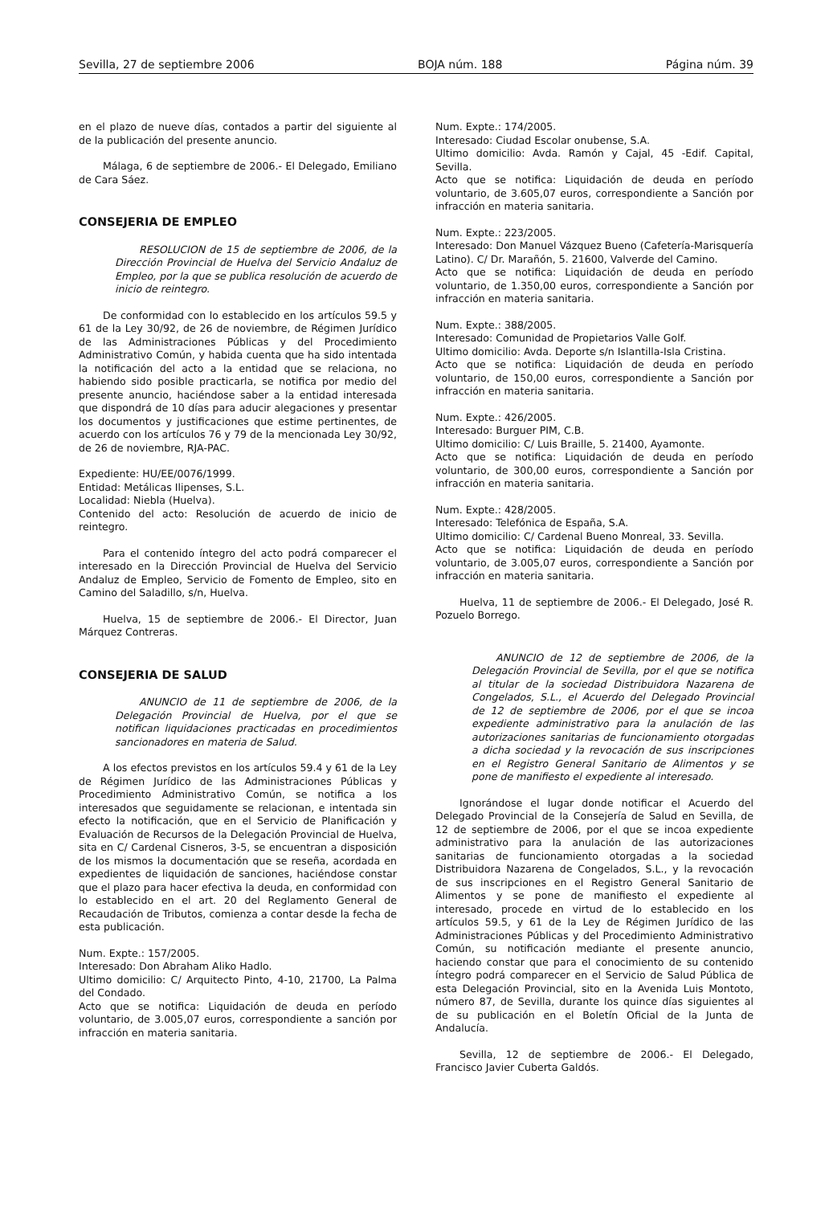Sevilla, 27 de septiembre 2006 BOJA núm. 188 Página núm. 39
en el plazo de nueve días, contados a partir del siguiente al de la publicación del presente anuncio.
Málaga, 6 de septiembre de 2006.- El Delegado, Emiliano de Cara Sáez.
CONSEJERIA DE EMPLEO
RESOLUCION de 15 de septiembre de 2006, de la Dirección Provincial de Huelva del Servicio Andaluz de Empleo, por la que se publica resolución de acuerdo de inicio de reintegro.
De conformidad con lo establecido en los artículos 59.5 y 61 de la Ley 30/92, de 26 de noviembre, de Régimen Jurídico de las Administraciones Públicas y del Procedimiento Administrativo Común, y habida cuenta que ha sido intentada la notificación del acto a la entidad que se relaciona, no habiendo sido posible practicarla, se notifica por medio del presente anuncio, haciéndose saber a la entidad interesada que dispondrá de 10 días para aducir alegaciones y presentar los documentos y justificaciones que estime pertinentes, de acuerdo con los artículos 76 y 79 de la mencionada Ley 30/92, de 26 de noviembre, RJA-PAC.
Expediente: HU/EE/0076/1999.
Entidad: Metálicas Ilipenses, S.L.
Localidad: Niebla (Huelva).
Contenido del acto: Resolución de acuerdo de inicio de reintegro.
Para el contenido íntegro del acto podrá comparecer el interesado en la Dirección Provincial de Huelva del Servicio Andaluz de Empleo, Servicio de Fomento de Empleo, sito en Camino del Saladillo, s/n, Huelva.
Huelva, 15 de septiembre de 2006.- El Director, Juan Márquez Contreras.
CONSEJERIA DE SALUD
ANUNCIO de 11 de septiembre de 2006, de la Delegación Provincial de Huelva, por el que se notifican liquidaciones practicadas en procedimientos sancionadores en materia de Salud.
A los efectos previstos en los artículos 59.4 y 61 de la Ley de Régimen Jurídico de las Administraciones Públicas y Procedimiento Administrativo Común, se notifica a los interesados que seguidamente se relacionan, e intentada sin efecto la notificación, que en el Servicio de Planificación y Evaluación de Recursos de la Delegación Provincial de Huelva, sita en C/ Cardenal Cisneros, 3-5, se encuentran a disposición de los mismos la documentación que se reseña, acordada en expedientes de liquidación de sanciones, haciéndose constar que el plazo para hacer efectiva la deuda, en conformidad con lo establecido en el art. 20 del Reglamento General de Recaudación de Tributos, comienza a contar desde la fecha de esta publicación.
Num. Expte.: 157/2005.
Interesado: Don Abraham Aliko Hadlo.
Ultimo domicilio: C/ Arquitecto Pinto, 4-10, 21700, La Palma del Condado.
Acto que se notifica: Liquidación de deuda en período voluntario, de 3.005,07 euros, correspondiente a sanción por infracción en materia sanitaria.
Num. Expte.: 174/2005.
Interesado: Ciudad Escolar onubense, S.A.
Ultimo domicilio: Avda. Ramón y Cajal, 45 -Edif. Capital, Sevilla.
Acto que se notifica: Liquidación de deuda en período voluntario, de 3.605,07 euros, correspondiente a Sanción por infracción en materia sanitaria.
Num. Expte.: 223/2005.
Interesado: Don Manuel Vázquez Bueno (Cafetería-Marisquería Latino). C/ Dr. Marañón, 5. 21600, Valverde del Camino.
Acto que se notifica: Liquidación de deuda en período voluntario, de 1.350,00 euros, correspondiente a Sanción por infracción en materia sanitaria.
Num. Expte.: 388/2005.
Interesado: Comunidad de Propietarios Valle Golf.
Ultimo domicilio: Avda. Deporte s/n Islantilla-Isla Cristina.
Acto que se notifica: Liquidación de deuda en período voluntario, de 150,00 euros, correspondiente a Sanción por infracción en materia sanitaria.
Num. Expte.: 426/2005.
Interesado: Burguer PIM, C.B.
Ultimo domicilio: C/ Luis Braille, 5. 21400, Ayamonte.
Acto que se notifica: Liquidación de deuda en período voluntario, de 300,00 euros, correspondiente a Sanción por infracción en materia sanitaria.
Num. Expte.: 428/2005.
Interesado: Telefónica de España, S.A.
Ultimo domicilio: C/ Cardenal Bueno Monreal, 33. Sevilla.
Acto que se notifica: Liquidación de deuda en período voluntario, de 3.005,07 euros, correspondiente a Sanción por infracción en materia sanitaria.
Huelva, 11 de septiembre de 2006.- El Delegado, José R. Pozuelo Borrego.
ANUNCIO de 12 de septiembre de 2006, de la Delegación Provincial de Sevilla, por el que se notifica al titular de la sociedad Distribuidora Nazarena de Congelados, S.L., el Acuerdo del Delegado Provincial de 12 de septiembre de 2006, por el que se incoa expediente administrativo para la anulación de las autorizaciones sanitarias de funcionamiento otorgadas a dicha sociedad y la revocación de sus inscripciones en el Registro General Sanitario de Alimentos y se pone de manifiesto el expediente al interesado.
Ignorándose el lugar donde notificar el Acuerdo del Delegado Provincial de la Consejería de Salud en Sevilla, de 12 de septiembre de 2006, por el que se incoa expediente administrativo para la anulación de las autorizaciones sanitarias de funcionamiento otorgadas a la sociedad Distribuidora Nazarena de Congelados, S.L., y la revocación de sus inscripciones en el Registro General Sanitario de Alimentos y se pone de manifiesto el expediente al interesado, procede en virtud de lo establecido en los artículos 59.5, y 61 de la Ley de Régimen Jurídico de las Administraciones Públicas y del Procedimiento Administrativo Común, su notificación mediante el presente anuncio, haciendo constar que para el conocimiento de su contenido íntegro podrá comparecer en el Servicio de Salud Pública de esta Delegación Provincial, sito en la Avenida Luis Montoto, número 87, de Sevilla, durante los quince días siguientes al de su publicación en el Boletín Oficial de la Junta de Andalucía.
Sevilla, 12 de septiembre de 2006.- El Delegado, Francisco Javier Cuberta Galdós.